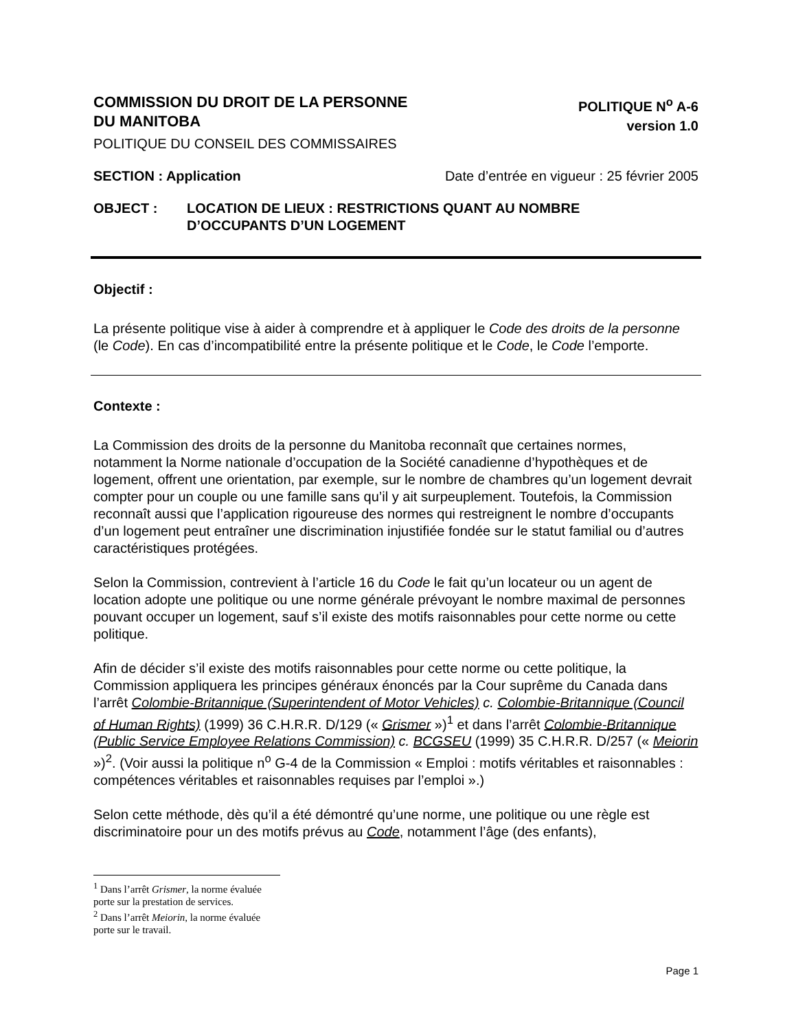COMMISSION DU DROIT DE LA PERSONNE
DU MANITOBA
POLITIQUE N<sup>o</sup> A-6
version 1.0
POLITIQUE DU CONSEIL DES COMMISSAIRES
SECTION : Application Date d’entrée en vigueur : 25 février 2005
OBJECT : LOCATION DE LIEUX : RESTRICTIONS QUANT AU NOMBRE
D’OCCUPANTS D’UN LOGEMENT
Objectif :
La présente politique vise à aider à comprendre et à appliquer le Code des droits de la personne (le Code). En cas d’incompatibilité entre la présente politique et le Code, le Code l’emporte.
Contexte :
La Commission des droits de la personne du Manitoba reconnaît que certaines normes, notamment la Norme nationale d’occupation de la Société canadienne d’hypothèques et de logement, offrent une orientation, par exemple, sur le nombre de chambres qu’un logement devrait compter pour un couple ou une famille sans qu’il y ait surpeuplement. Toutefois, la Commission reconnaît aussi que l’application rigoureuse des normes qui restreignent le nombre d’occupants d’un logement peut entraîner une discrimination injustifiée fondée sur le statut familial ou d’autres caractéristiques protégées.
Selon la Commission, contrevient à l’article 16 du Code le fait qu’un locateur ou un agent de location adopte une politique ou une norme générale prévoyant le nombre maximal de personnes pouvant occuper un logement, sauf s’il existe des motifs raisonnables pour cette norme ou cette politique.
Afin de décider s’il existe des motifs raisonnables pour cette norme ou cette politique, la Commission appliquera les principes généraux énoncés par la Cour suprême du Canada dans l’arrêt Colombie-Britannique (Superintendent of Motor Vehicles) c. Colombie-Britannique (Council of Human Rights) (1999) 36 C.H.R.R. D/129 (« Grismer »)<sup>1</sup> et dans l’arrêt Colombie-Britannique (Public Service Employee Relations Commission) c. BCGSEU (1999) 35 C.H.R.R. D/257 (« Meiorin »)<sup>2</sup>. (Voir aussi la politique n<sup>o</sup> G-4 de la Commission « Emploi : motifs véritables et raisonnables : compétences véritables et raisonnables requises par l’emploi ».)
Selon cette méthode, dès qu’il a été démontré qu’une norme, une politique ou une règle est discriminatoire pour un des motifs prévus au Code, notamment l’âge (des enfants),
<sup>1</sup> Dans l’arrêt Grismer, la norme évaluée porte sur la prestation de services.
<sup>2</sup> Dans l’arrêt Meiorin, la norme évaluée porte sur le travail.
Page 1